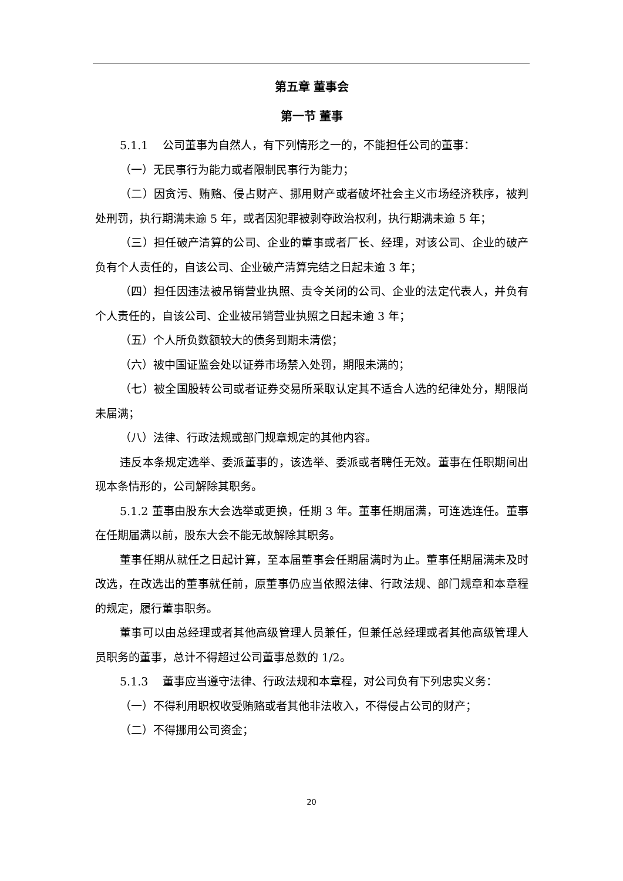第五章 董事会
第一节 董事
5.1.1　 公司董事为自然人，有下列情形之一的，不能担任公司的董事：
（一）无民事行为能力或者限制民事行为能力；
（二）因贪污、贿赂、侵占财产、挪用财产或者破坏社会主义市场经济秩序，被判处刑罚，执行期满未逾 5 年，或者因犯罪被剥夺政治权利，执行期满未逾 5 年；
（三）担任破产清算的公司、企业的董事或者厂长、经理，对该公司、企业的破产负有个人责任的，自该公司、企业破产清算完结之日起未逾 3 年；
（四）担任因违法被吊销营业执照、责令关闭的公司、企业的法定代表人，并负有个人责任的，自该公司、企业被吊销营业执照之日起未逾 3 年；
（五）个人所负数额较大的债务到期未清偿；
（六）被中国证监会处以证券市场禁入处罚，期限未满的；
（七）被全国股转公司或者证券交易所采取认定其不适合人选的纪律处分，期限尚未届满；
（八）法律、行政法规或部门规章规定的其他内容。
违反本条规定选举、委派董事的，该选举、委派或者聘任无效。董事在任职期间出现本条情形的，公司解除其职务。
5.1.2 董事由股东大会选举或更换，任期 3 年。董事任期届满，可连选连任。董事在任期届满以前，股东大会不能无故解除其职务。
董事任期从就任之日起计算，至本届董事会任期届满时为止。董事任期届满未及时改选，在改选出的董事就任前，原董事仍应当依照法律、行政法规、部门规章和本章程的规定，履行董事职务。
董事可以由总经理或者其他高级管理人员兼任，但兼任总经理或者其他高级管理人员职务的董事，总计不得超过公司董事总数的 1/2。
5.1.3　 董事应当遵守法律、行政法规和本章程，对公司负有下列忠实义务：
（一）不得利用职权收受贿赂或者其他非法收入，不得侵占公司的财产；
（二）不得挪用公司资金；
20